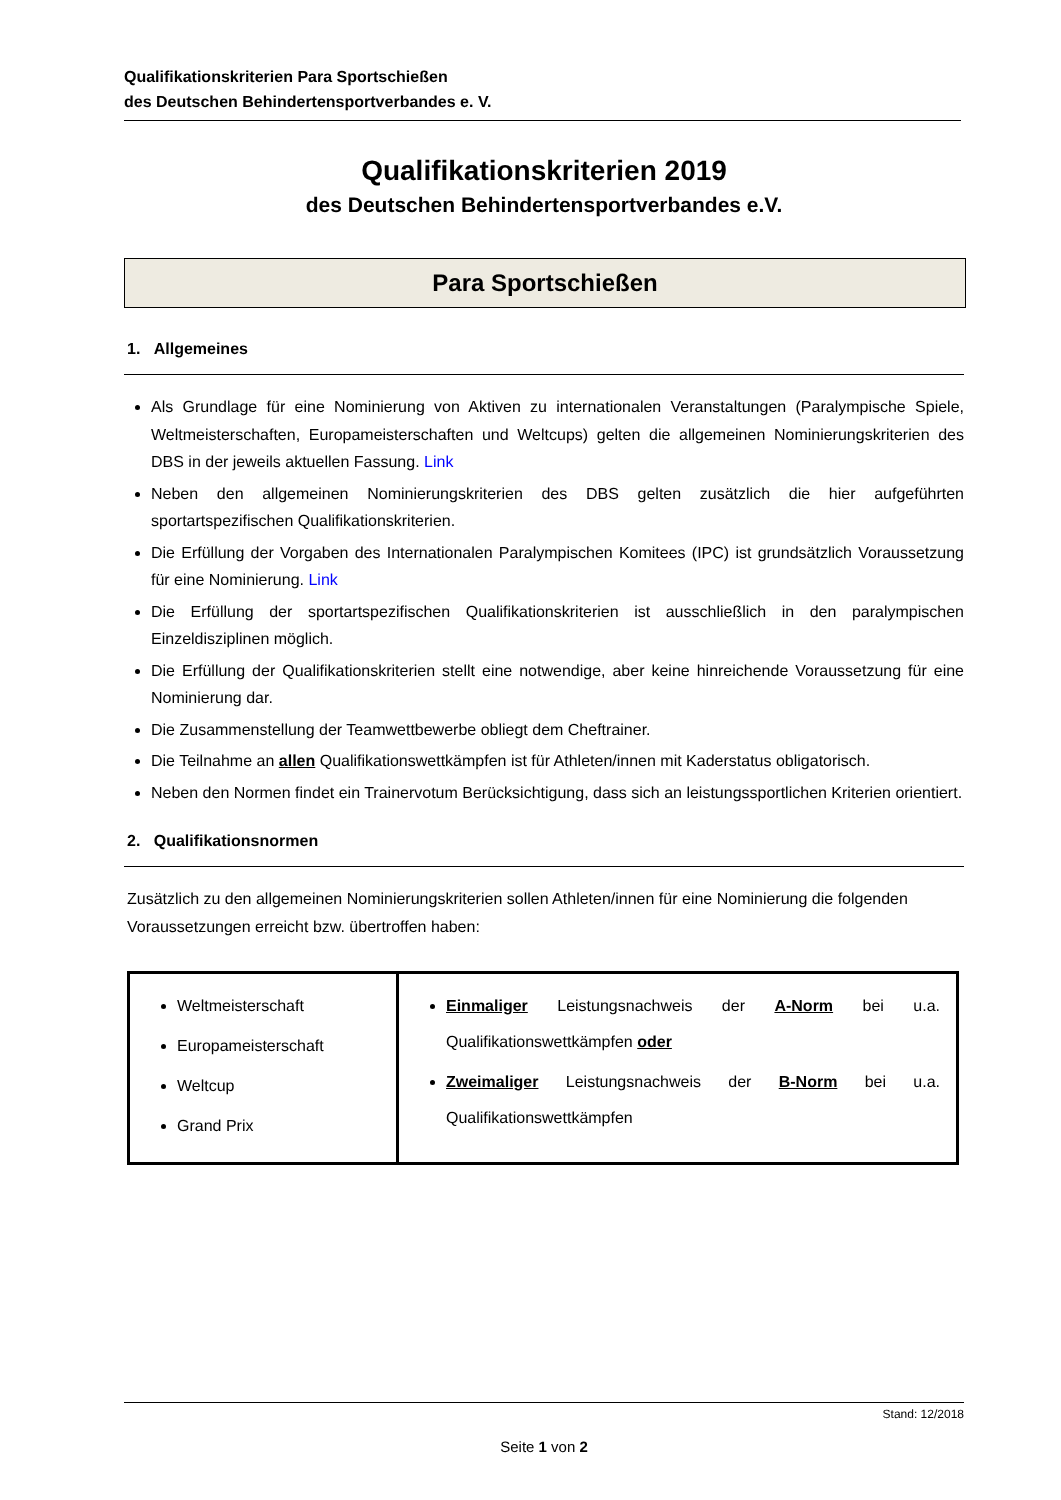Qualifikationskriterien Para Sportschießen
des Deutschen Behindertensportverbandes e. V.
Qualifikationskriterien 2019
des Deutschen Behindertensportverbandes e.V.
Para Sportschießen
1. Allgemeines
Als Grundlage für eine Nominierung von Aktiven zu internationalen Veranstaltungen (Paralympische Spiele, Weltmeisterschaften, Europameisterschaften und Weltcups) gelten die allgemeinen Nominierungskriterien des DBS in der jeweils aktuellen Fassung. Link
Neben den allgemeinen Nominierungskriterien des DBS gelten zusätzlich die hier aufgeführten sportartspezifischen Qualifikationskriterien.
Die Erfüllung der Vorgaben des Internationalen Paralympischen Komitees (IPC) ist grundsätzlich Voraussetzung für eine Nominierung. Link
Die Erfüllung der sportartspezifischen Qualifikationskriterien ist ausschließlich in den paralympischen Einzeldisziplinen möglich.
Die Erfüllung der Qualifikationskriterien stellt eine notwendige, aber keine hinreichende Voraussetzung für eine Nominierung dar.
Die Zusammenstellung der Teamwettbewerbe obliegt dem Cheftrainer.
Die Teilnahme an allen Qualifikationswettkämpfen ist für Athleten/innen mit Kaderstatus obligatorisch.
Neben den Normen findet ein Trainervotum Berücksichtigung, dass sich an leistungssportlichen Kriterien orientiert.
2. Qualifikationsnormen
Zusätzlich zu den allgemeinen Nominierungskriterien sollen Athleten/innen für eine Nominierung die folgenden Voraussetzungen erreicht bzw. übertroffen haben:
| Weltmeisterschaft Europameisterschaft Weltcup Grand Prix | Einmaliger Leistungsnachweis der A-Norm bei u.a. Qualifikationswettkämpfen oder Zweimaliger Leistungsnachweis der B-Norm bei u.a. Qualifikationswettkämpfen |
Stand: 12/2018
Seite 1 von 2